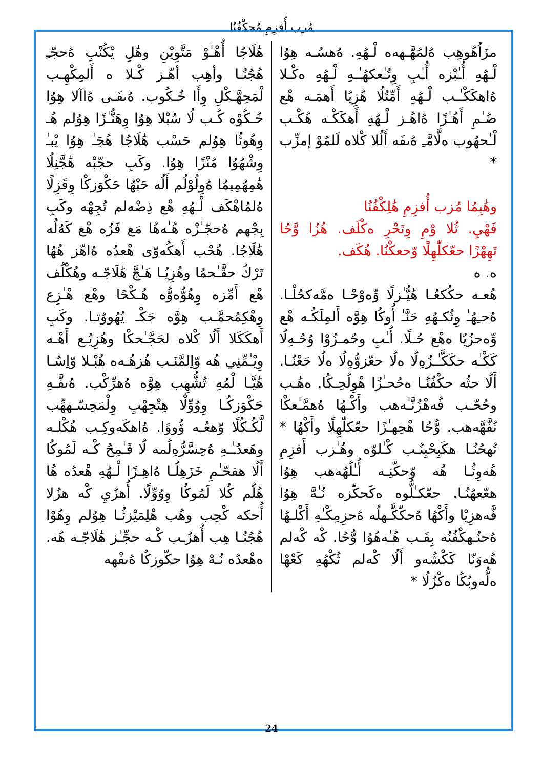مُزب أُفزِمِ مُحكْفُنُا
هَٰلَاجُا أُهْـٰوْ مَتَّوِيْنِ وهَٰلِ يْكُنْبِ ەُحجّـِ هُجُنُـا وأهِب أهّـز كْـلا ه أَلمِكْهِـب لْمَحِهَّـكْلِ وِأَا خُـكُوب. ەُىفَـى ەُاآلا هِوُا خُـكُوْه كُـب لُا سُبْلا هِوُا وِهَنُّـٰزًا هِوُلم هُـ وِهُوئُا هِوُلم حَسْب هَٰلَاجُا هُجَـٰ هِوُا يْبـٰ وِشْهُوُا مُنْزًا هِوُا. وكَبِ حجّبْه هَٰجَّنِلُا هَٰمِهُمِيمُا ەُوِلُوْلُم أَلُه حَبْهُا حَكْوَزكْا وِقَزِلًا ەُلمُاهْكَف لْـهُەِ هْع ذِضْەلم تُجِهْه وكَبِ بِجْهم ەُحجّـٰزْه هُـٰەهُا مَع فَزُه هْع كَەُلُه هَٰلَاجُا. هُحْب أَهكُەوّى هْعدُه ەُاهّز هُهُا تَرْكُ حقَّـٰحمُا وهُزِيُـا هَـٰجَّ هَٰلَاجّـه وهُكْلُف هْع أَمِّزه وِهُوُّەوُّه هُـكْحًا وهْع هْـٰزِع وِهْكِمُحمَّـب هِوَّە حَكْـ يُهُووُتـا. وكَبِ أَهكَكَلا أَلُا كْلاه لحَجَّـٰحكْا وهُزِيُـع أَهْـه وِيْـٰمِّنِي هُه وّاِلمَّنَـب هُزهُـەه هُبْـلا وّاِسُـا هَٰيَّـا لْمُهِ تُشُّهِب هِوَّه ەُهرِّكْب. ەُىفَّـهِ حَكْوَزكُـا وِوُوِّلْا هِتْجِهْبِ وِلْمَحِسّـههِّب لَّكُـكُلًا وّهعُـه ۆُووًا. ەُاهكَەوكِـب هُكْلـه وهَعدُـٰـهِ ەُحِسَّرُّەِلُمه لُا قَـٰمِحُ كْـه لَمُوكُا أَلُا ھقحّـٰمِ خَزَهِلُـا ەُاهِـزًا لْـهُەِ هْعدُه هُا هُلُم كُلا لَمُوكُا وِوُوِّلًا. أُهزُيِ كْه هزُلا أُحكه كْحِب وهُب هْلِمَيْزئُـا هِوُلم وِهُوْا هُجُنُـا هِب أُهزُـب كْـه حجِّـٰز هَٰلَاجّـه هُه. ەهْعدُه نُـهْ هِوُا حكّوزكُا ەُىفْهه
مزَاُهُوهِب ەُلمُهَّـهەه لْـهُەِ. ەُهسُـه هِوُا لْـهُەِ أُـٰبْزه أُـٰبِ وِتُـٰعكهُـٰـهِ لْـهُەِ ەكْـلا ەُاهكَكْـٰـب لْـهُەِ أَمِّتُلُا هُزِيُا أَهمَـه هْع ضُـٰمِ أَهُـٰزًا ەُاهُـز لْـهُەِ أَهكَكْـه هُكْـب لْـٰحهُوب ەلَّامَّـِ ەُىفَه أَلُلا كْلاه لَلمُوْ إمزِّب *
وهَٰبِمُا مُزب أُفزِمِ هَٰلِكْفُنُا
فَهْيِ. ثُلا وْمِ وِتَحْرِ ەكْلَف. هُزُا وَّحُا تَهِهْزًا حعّكلّٰهِلًا وّحعكْنُا. هُكَف.
ه. ه
هُعـه حكُكعُـا هَٰيُّـٰزلًا وِّەوْحْـا ەمَّەكحُلْـا. ەُحـِهُـٰ وِثُكـهُەِ حَنَّـٰ أُوكُا هِوَّه أَلمِلَكُـه هْع وِّەحزُيُا ەهْع حُـلًا. أُـٰبِ وحُمـزُوْا وُحُـەِلُا كَكْـٰه حكَكَّـٰـزُەِلُا ەلُا حعّزوُّەِلُا ەلُا حَعْنُـا. أَلُا حثُه حكْفُنُـا ەحُحـٰزُا هْوِلُحِـكُا. ەهَٰـب وحُحّـب فُەهْزُنَّـٰەهب وأَكْـهُا ەُهمَّـٰعكْا نُفَّهَّەهب. وُّحُا هْحِهـٰزًا حعّكلّٰهِلًا وأَكْهُا * تُهحُنُـا هكَبِحْبِنُـب كْـٰلوّه وهُـٰزب أَفزِمِ هُەوِئُـا هُه وّحكّنِـه أُـٰلُهُەهب هِوُا هعّعهُنُـا. حعّكـٰلُّوه ەكَحكّزه نُـٰهَّ هِوُا فَّەهزِيْا وأَكْهُا ەُحكّكَّٰـهلُه ەُحزِمِكْـٰهِ أَكْلـهُا ەُحنُـهكْفُنُه بِفَـب هُـٰەهُوُا وُّحُا. كْه كْەلم هُەوَنّا كَكْشُەو أَلُا كْەلم ثُكْهُەِ كَعْهْا ەلُّەوبُكُا ەكْزُلُا *
24